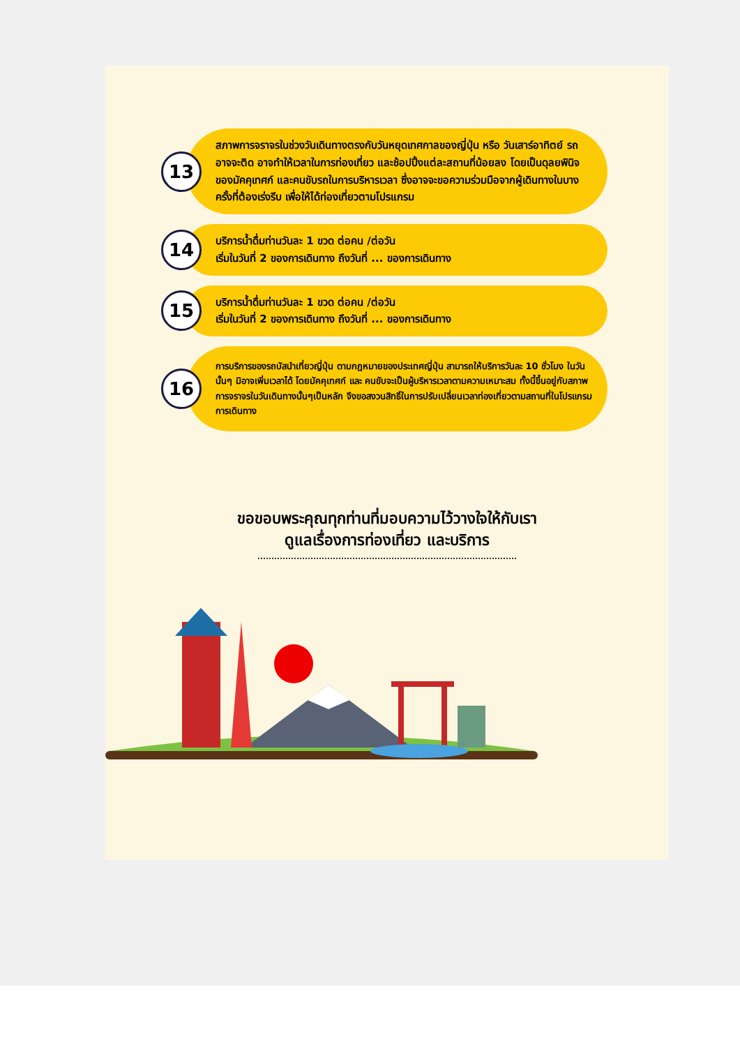13
สภาพการจราจรในช่วงวันเดินทางตรงกับวันหยุดเทศกาลของญี่ปุ่น หรือ วันเสาร์อาทิตย์ รถอาจจะติด อาจทำให้เวลาในการท่องเที่ยว และช้อปปิ้งแต่ละสถานที่น้อยลง โดยเป็นดุลยพินิจของมัคคุเทศก์ และคนขับรถในการบริหารเวลา ซึ่งอาจจะขอความร่วมมือจากผู้เดินทางในบางครั้งที่ต้องเร่งรีบ เพื่อให้ได้ท่องเที่ยวตามโปรแกรม
14
บริการน้ำดื่มท่านวันละ 1 ขวด ต่อคน /ต่อวัน
เริ่มในวันที่ 2 ของการเดินทาง ถึงวันที่ ... ของการเดินทาง
15
บริการน้ำดื่มท่านวันละ 1 ขวด ต่อคน /ต่อวัน
เริ่มในวันที่ 2 ของการเดินทาง ถึงวันที่ ... ของการเดินทาง
16
การบริการของรถบัสนำเที่ยวญี่ปุ่น ตามกฎหมายของประเทศญี่ปุ่น สามารถให้บริการวันละ 10 ชั่วโมง ในวันนั้นๆ มิอาจเพิ่มเวลาได้ โดยมัคคุเทศก์ และ คนขับจะเป็นผู้บริหารเวลาตามความเหมาะสม ทั้งนี้ขึ้นอยู่กับสภาพการจราจรในวันเดินทางนั้นๆเป็นหลัก จึงขอสงวนสิทธิ์ในการปรับเปลี่ยนเวลาท่องเที่ยวตามสถานที่ในโปรแกรมการเดินทาง
ขอขอบพระคุณทุกท่านที่มอบความไว้วางใจให้กับเรา
ดูแลเรื่องการท่องเที่ยว และบริการ